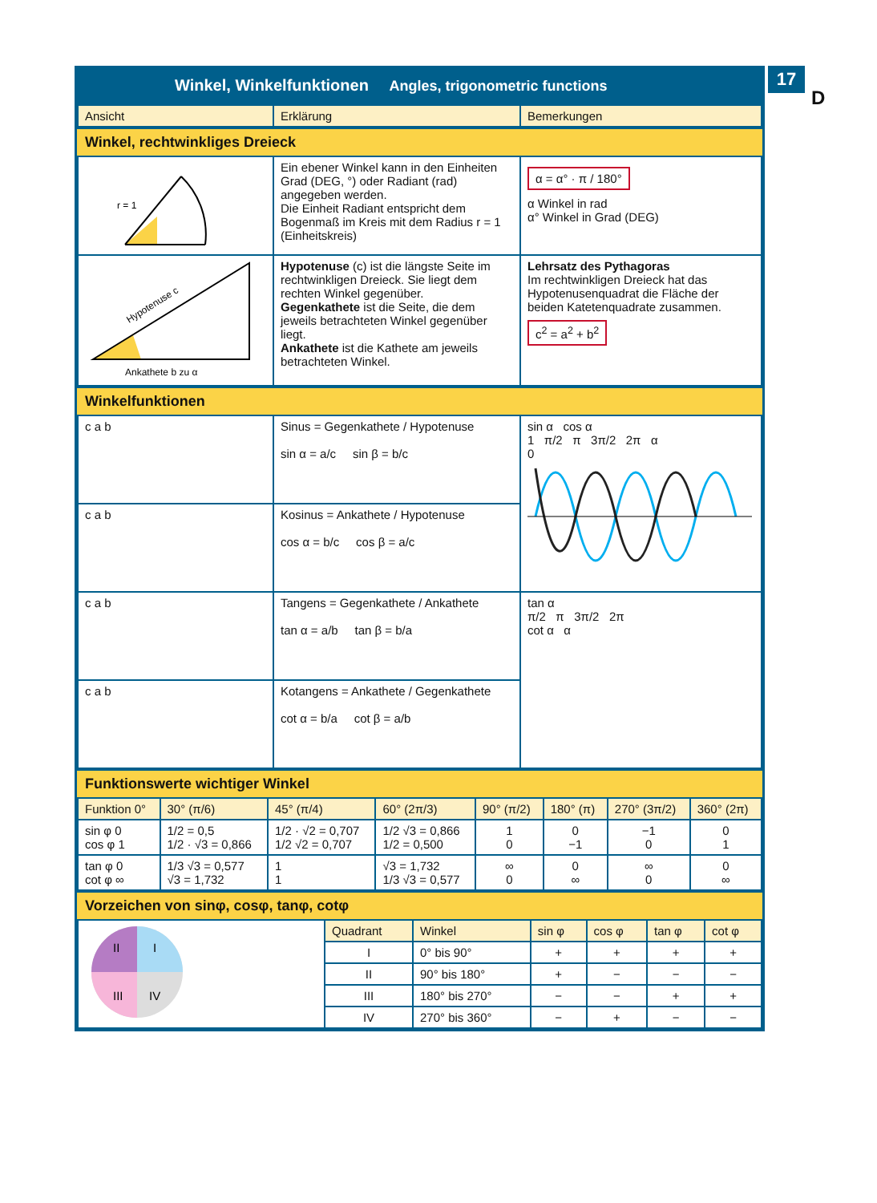17
D
Winkel, Winkelfunktionen Angles, trigonometric functions
| Ansicht | Erklärung | Bemerkungen |
| --- | --- | --- |
Winkel, rechtwinkliges Dreieck
| r = 1 | Ein ebener Winkel kann in den Einheiten Grad (DEG, °) oder Radiant (rad) angegeben werden. Die Einheit Radiant entspricht dem Bogenmaß im Kreis mit dem Radius r = 1 (Einheitskreis) | α = α° · π / 180° α Winkel in rad α° Winkel in Grad (DEG) |
| Hypotenuse c Ankathete b zu α | Hypotenuse (c) ist die längste Seite im rechtwinkligen Dreieck. Sie liegt dem rechten Winkel gegenüber. Gegenkathete ist die Seite, die dem jeweils betrachteten Winkel gegenüber liegt. Ankathete ist die Kathete am jeweils betrachteten Winkel. | Lehrsatz des Pythagoras Im rechtwinkligen Dreieck hat das Hypotenusenquadrat die Fläche der beiden Katetenquadrate zusammen. c<sup>2</sup> = a<sup>2</sup> + b<sup>2</sup> |
Winkelfunktionen
| c a b | Sinus = Gegenkathete / Hypotenuse sin α = a/c sin β = b/c | sin α cos α 1 π/2 π 3π/2 2π α 0 |
| c a b | Kosinus = Ankathete / Hypotenuse cos α = b/c cos β = a/c | |
| c a b | Tangens = Gegenkathete / Ankathete tan α = a/b tan β = b/a | tan α π/2 π 3π/2 2π cot α α |
| c a b | Kotangens = Ankathete / Gegenkathete cot α = b/a cot β = a/b | |
Funktionswerte wichtiger Winkel
| Funktion 0° | 30° (π/6) | 45° (π/4) | 60° (2π/3) | 90° (π/2) | 180° (π) | 270° (3π/2) | 360° (2π) |
| --- | --- | --- | --- | --- | --- | --- | --- |
| sin φ 0 cos φ 1 | 1/2 = 0,5 1/2 · √3 = 0,866 | 1/2 · √2 = 0,707 1/2 √2 = 0,707 | 1/2 √3 = 0,866 1/2 = 0,500 | 1 0 | 0 −1 | −1 0 | 0 1 |
| tan φ 0 cot φ ∞ | 1/3 √3 = 0,577 √3 = 1,732 | 1 1 | √3 = 1,732 1/3 √3 = 0,577 | ∞ 0 | 0 ∞ | ∞ 0 | 0 ∞ |
Vorzeichen von sinφ, cosφ, tanφ, cotφ
| II I III IV | Quadrant | Winkel | sin φ | cos φ | tan φ | cot φ |
| | I | 0° bis 90° | + | + | + | + |
| | II | 90° bis 180° | + | − | − | − |
| | III | 180° bis 270° | − | − | + | + |
| | IV | 270° bis 360° | − | + | − | − |